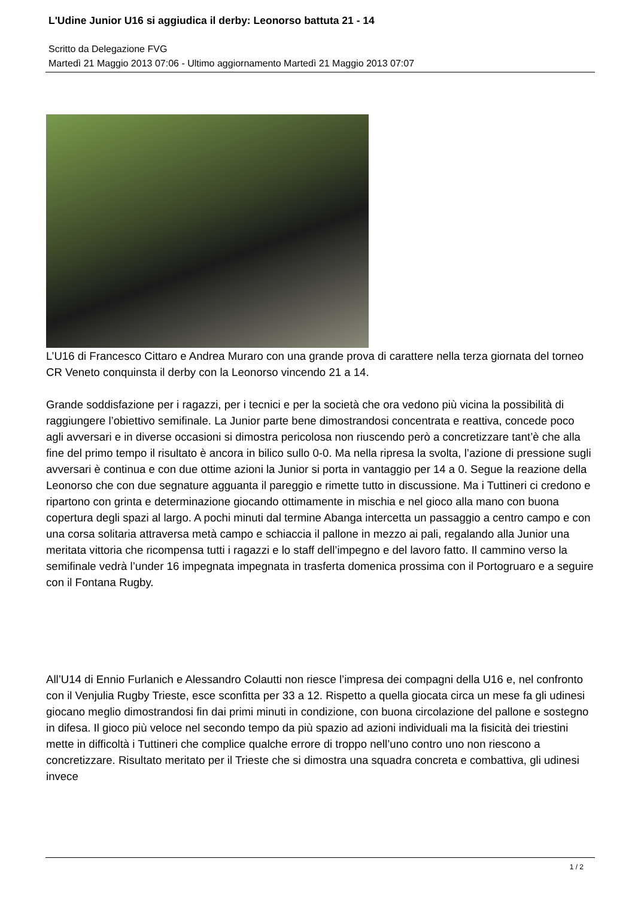L'Udine Junior U16 si aggiudica il derby: Leonorso battuta 21 - 14
Scritto da Delegazione FVG
Martedì 21 Maggio 2013 07:06 - Ultimo aggiornamento Martedì 21 Maggio 2013 07:07
L’U16 di Francesco Cittaro e Andrea Muraro con una grande prova di carattere nella terza giornata del torneo CR Veneto conquinsta il derby con la Leonorso vincendo 21 a 14.
Grande soddisfazione per i ragazzi, per i tecnici e per la società che ora vedono più vicina la possibilità di raggiungere l’obiettivo semifinale. La Junior parte bene dimostrandosi concentrata e reattiva, concede poco agli avversari e in diverse occasioni si dimostra pericolosa non riuscendo però a concretizzare tant’è che alla fine del primo tempo il risultato è ancora in bilico sullo 0-0. Ma nella ripresa la svolta, l’azione di pressione sugli avversari è continua e con due ottime azioni la Junior si porta in vantaggio per 14 a 0. Segue la reazione della Leonorso che con due segnature agguanta il pareggio e rimette tutto in discussione. Ma i Tuttineri ci credono e ripartono con grinta e determinazione giocando ottimamente in mischia e nel gioco alla mano con buona copertura degli spazi al largo. A pochi minuti dal termine Abanga intercetta un passaggio a centro campo e con una corsa solitaria attraversa metà campo e schiaccia il pallone in mezzo ai pali, regalando alla Junior una meritata vittoria che ricompensa tutti i ragazzi e lo staff dell’impegno e del lavoro fatto. Il cammino verso la semifinale vedrà l’under 16 impegnata impegnata in trasferta domenica prossima con il Portogruaro e a seguire con il Fontana Rugby.
All’U14 di Ennio Furlanich e Alessandro Colautti non riesce l’impresa dei compagni della U16 e, nel confronto con il Venjulia Rugby Trieste, esce sconfitta per 33 a 12. Rispetto a quella giocata circa un mese fa gli udinesi giocano meglio dimostrandosi fin dai primi minuti in condizione, con buona circolazione del pallone e sostegno in difesa. Il gioco più veloce nel secondo tempo da più spazio ad azioni individuali ma la fisicità dei triestini mette in difficoltà i Tuttineri che complice qualche errore di troppo nell’uno contro uno non riescono a concretizzare. Risultato meritato per il Trieste che si dimostra una squadra concreta e combattiva, gli udinesi invece
1 / 2